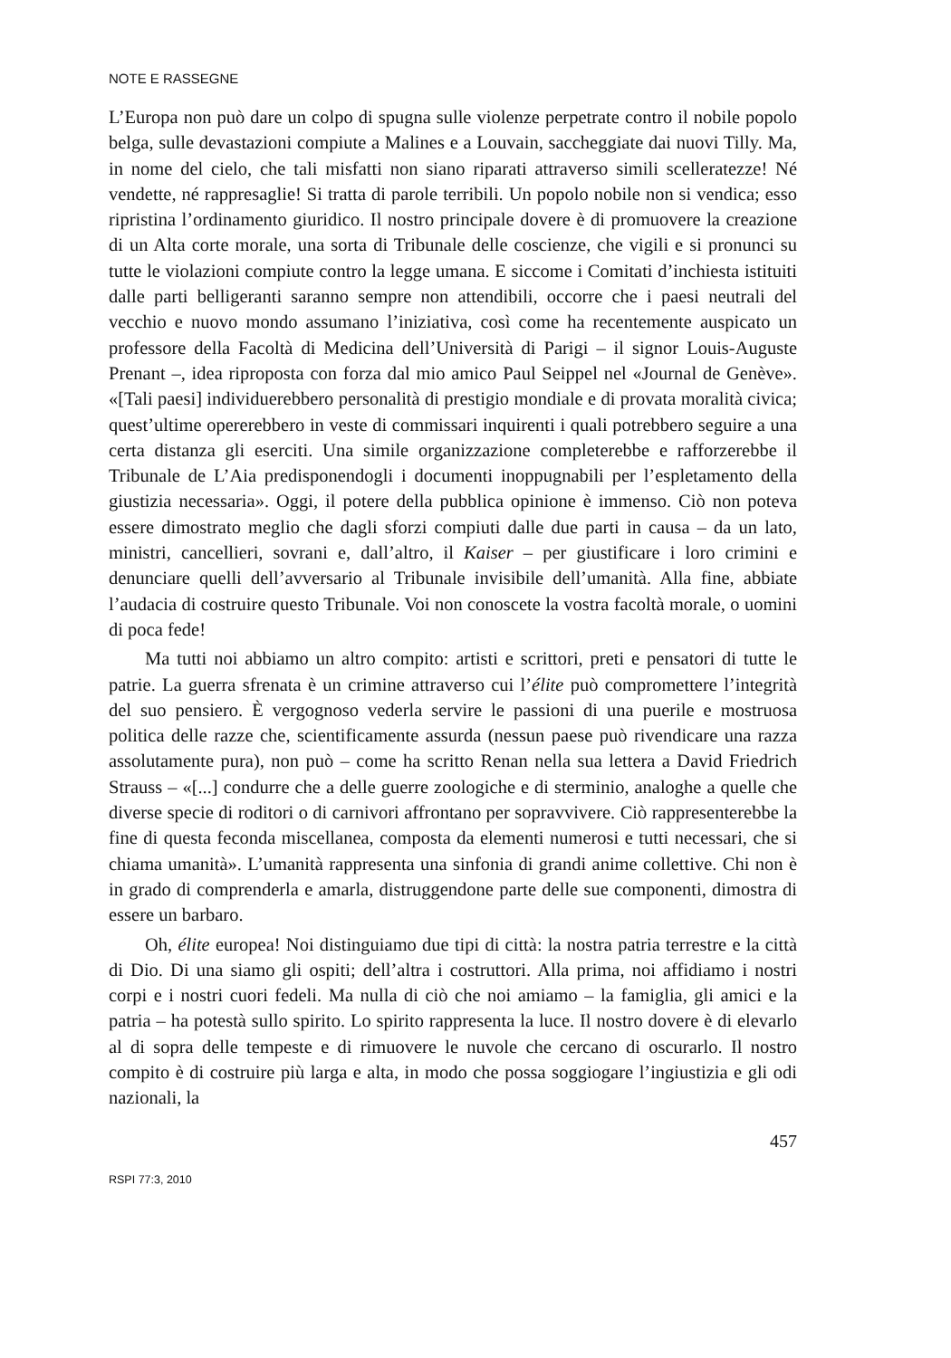NOTE E RASSEGNE
L’Europa non può dare un colpo di spugna sulle violenze perpetrate contro il nobile popolo belga, sulle devastazioni compiute a Malines e a Louvain, saccheggiate dai nuovi Tilly. Ma, in nome del cielo, che tali misfatti non siano riparati attraverso simili scelleratezze! Né vendette, né rappresaglie! Si tratta di parole terribili. Un popolo nobile non si vendica; esso ripristina l’ordinamento giuridico. Il nostro principale dovere è di promuovere la creazione di un Alta corte morale, una sorta di Tribunale delle coscienze, che vigili e si pronunci su tutte le violazioni compiute contro la legge umana. E siccome i Comitati d’inchiesta istituiti dalle parti belligeranti saranno sempre non attendibili, occorre che i paesi neutrali del vecchio e nuovo mondo assumano l’iniziativa, così come ha recentemente auspicato un professore della Facoltà di Medicina dell’Università di Parigi – il signor Louis-Auguste Prenant –, idea riproposta con forza dal mio amico Paul Seippel nel «Journal de Genève». «[Tali paesi] individuerebbero personalità di prestigio mondiale e di provata moralità civica; quest’ultime opererebbero in veste di commissari inquirenti i quali potrebbero seguire a una certa distanza gli eserciti. Una simile organizzazione completerebbe e rafforzerebbe il Tribunale de L’Aia predisponendogli i documenti inoppugnabili per l’espletamento della giustizia necessaria». Oggi, il potere della pubblica opinione è immenso. Ciò non poteva essere dimostrato meglio che dagli sforzi compiuti dalle due parti in causa – da un lato, ministri, cancellieri, sovrani e, dall’altro, il Kaiser – per giustificare i loro crimini e denunciare quelli dell’avversario al Tribunale invisibile dell’umanità. Alla fine, abbiate l’audacia di costruire questo Tribunale. Voi non conoscete la vostra facoltà morale, o uomini di poca fede!
Ma tutti noi abbiamo un altro compito: artisti e scrittori, preti e pensatori di tutte le patrie. La guerra sfrenata è un crimine attraverso cui l’élite può compromettere l’integrità del suo pensiero. È vergognoso vederla servire le passioni di una puerile e mostruosa politica delle razze che, scientificamente assurda (nessun paese può rivendicare una razza assolutamente pura), non può – come ha scritto Renan nella sua lettera a David Friedrich Strauss – «[...] condurre che a delle guerre zoologiche e di sterminio, analoghe a quelle che diverse specie di roditori o di carnivori affrontano per sopravvivere. Ciò rappresenterebbe la fine di questa feconda miscellanea, composta da elementi numerosi e tutti necessari, che si chiama umanità». L’umanità rappresenta una sinfonia di grandi anime collettive. Chi non è in grado di comprenderla e amarla, distruggendone parte delle sue componenti, dimostra di essere un barbaro.
Oh, élite europea! Noi distinguiamo due tipi di città: la nostra patria terrestre e la città di Dio. Di una siamo gli ospiti; dell’altra i costruttori. Alla prima, noi affidiamo i nostri corpi e i nostri cuori fedeli. Ma nulla di ciò che noi amiamo – la famiglia, gli amici e la patria – ha potestà sullo spirito. Lo spirito rappresenta la luce. Il nostro dovere è di elevarlo al di sopra delle tempeste e di rimuovere le nuvole che cercano di oscurarlo. Il nostro compito è di costruire più larga e alta, in modo che possa soggiogare l’ingiustizia e gli odi nazionali, la
457
RSPI 77:3, 2010